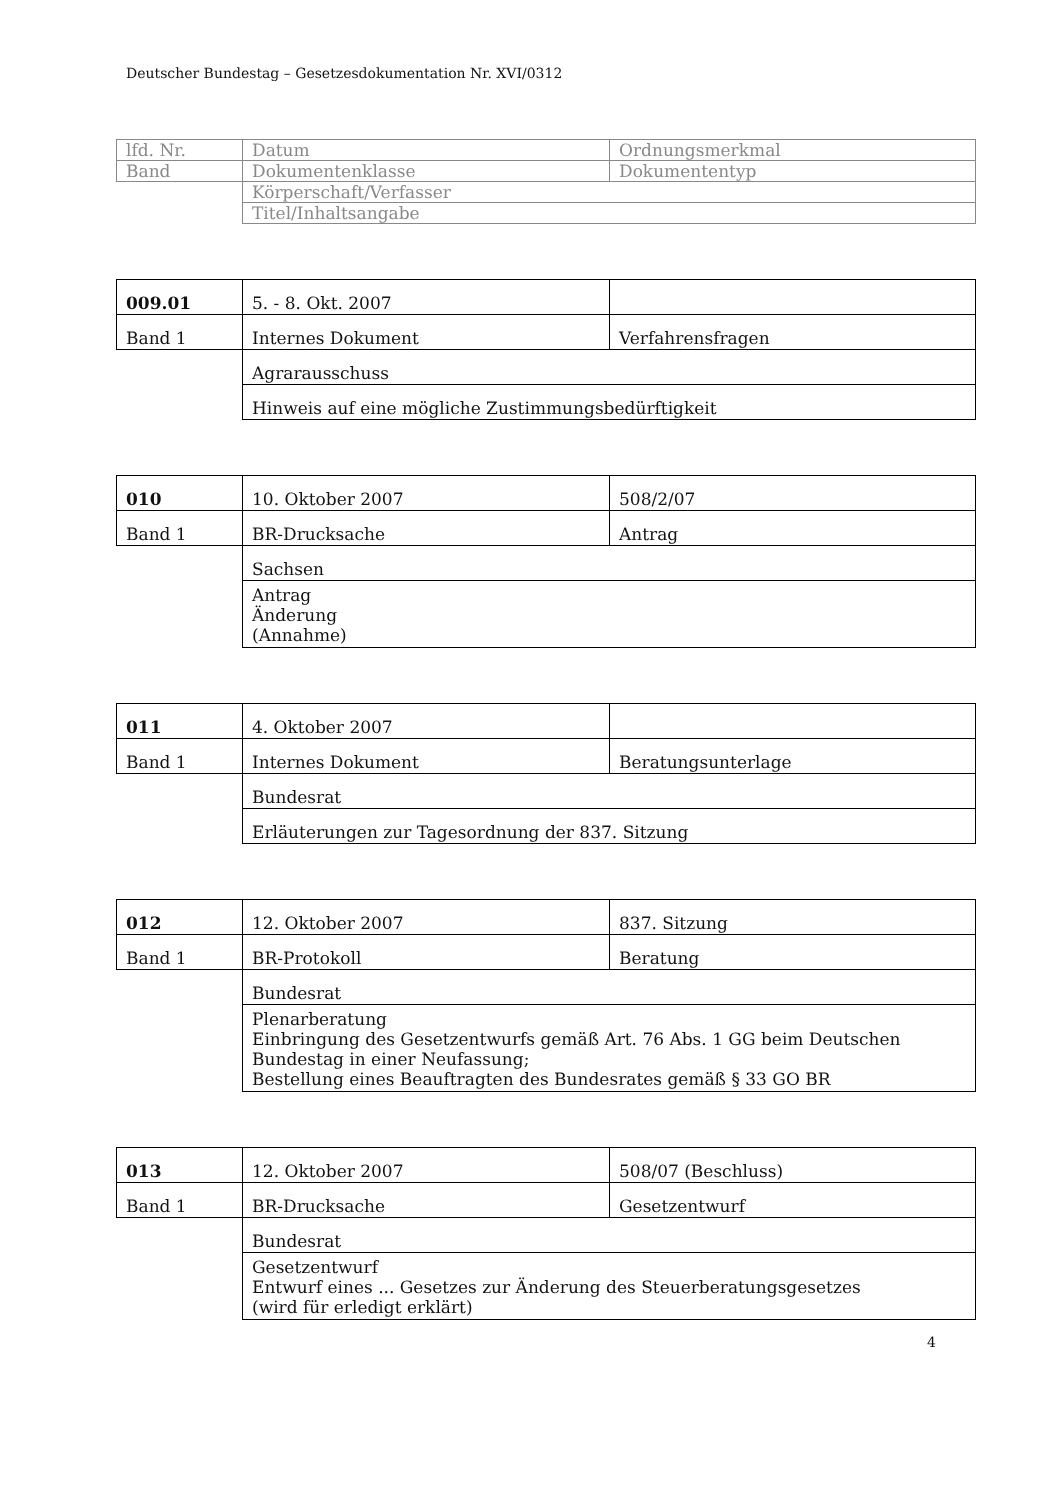Deutscher Bundestag – Gesetzesdokumentation Nr. XVI/0312
| lfd. Nr. | Datum | Ordnungsmerkmal |
| Band | Dokumentenklasse | Dokumententyp |
| | Körperschaft/Verfasser | |
| | Titel/Inhaltsangabe | |
| 009.01 | 5. - 8. Okt. 2007 | |
| Band 1 | Internes Dokument | Verfahrensfragen |
| | Agrarausschuss | |
| | Hinweis auf eine mögliche Zustimmungsbedürftigkeit | |
| 010 | 10. Oktober 2007 | 508/2/07 |
| Band 1 | BR-Drucksache | Antrag |
| | Sachsen | |
| | Antrag Änderung (Annahme) | |
| 011 | 4. Oktober 2007 | |
| Band 1 | Internes Dokument | Beratungsunterlage |
| | Bundesrat | |
| | Erläuterungen zur Tagesordnung der 837. Sitzung | |
| 012 | 12. Oktober 2007 | 837. Sitzung |
| Band 1 | BR-Protokoll | Beratung |
| | Bundesrat | |
| | Plenarberatung Einbringung des Gesetzentwurfs gemäß Art. 76 Abs. 1 GG beim Deutschen Bundestag in einer Neufassung; Bestellung eines Beauftragten des Bundesrates gemäß § 33 GO BR | |
| 013 | 12. Oktober 2007 | 508/07 (Beschluss) |
| Band 1 | BR-Drucksache | Gesetzentwurf |
| | Bundesrat | |
| | Gesetzentwurf Entwurf eines ... Gesetzes zur Änderung des Steuerberatungsgesetzes (wird für erledigt erklärt) | |
4